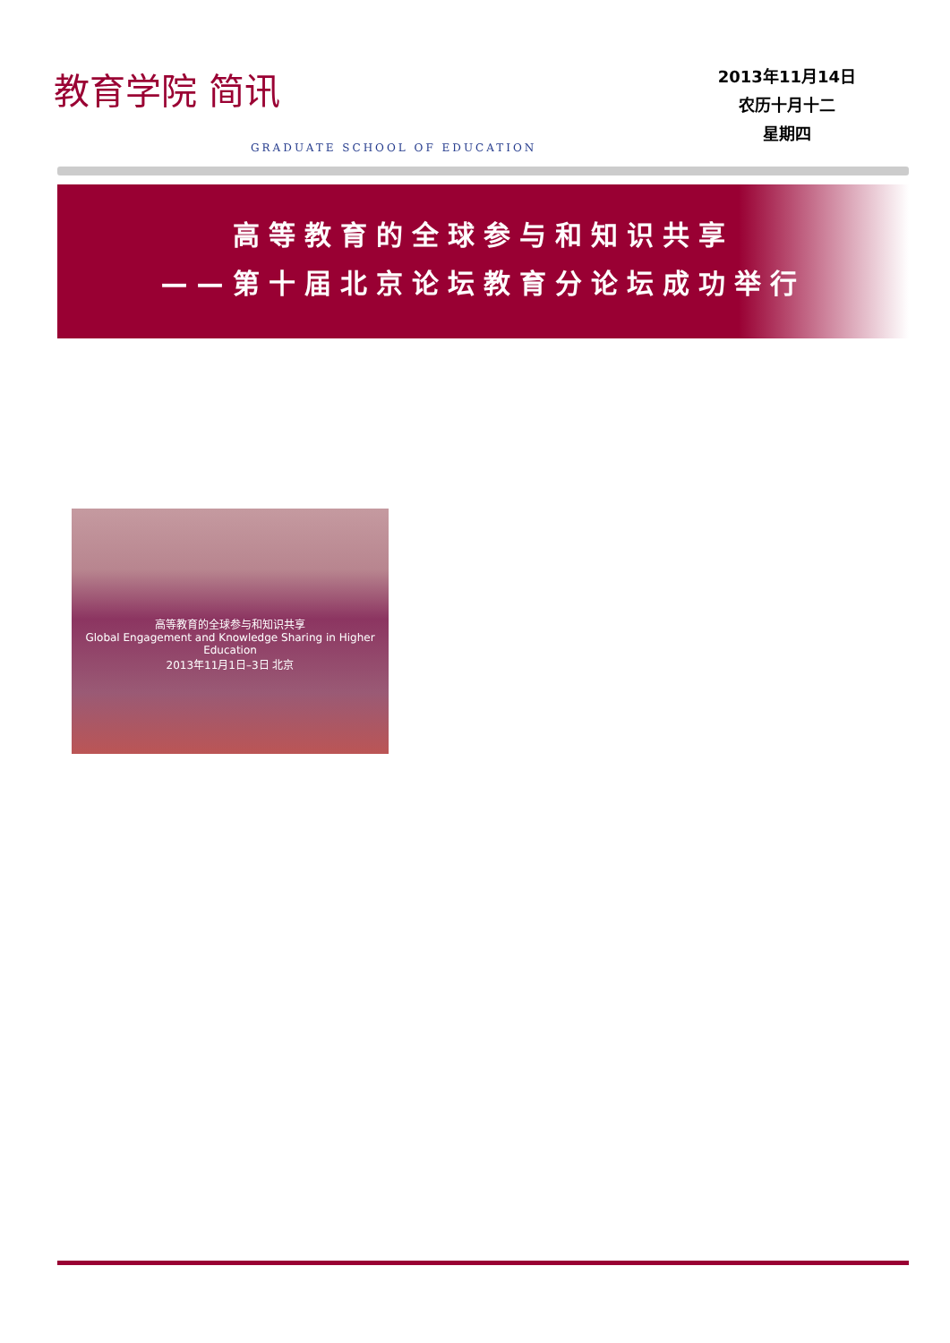教育学院 简讯
GRADUATE SCHOOL OF EDUCATION
2013年11月14日
农历十月十二
星期四
高等教育的全球参与和知识共享
——第十届北京论坛教育分论坛成功举行
高等教育的全球参与和知识共享
Global Engagement and Knowledge Sharing in Higher Education
2013年11月1日–3日 北京